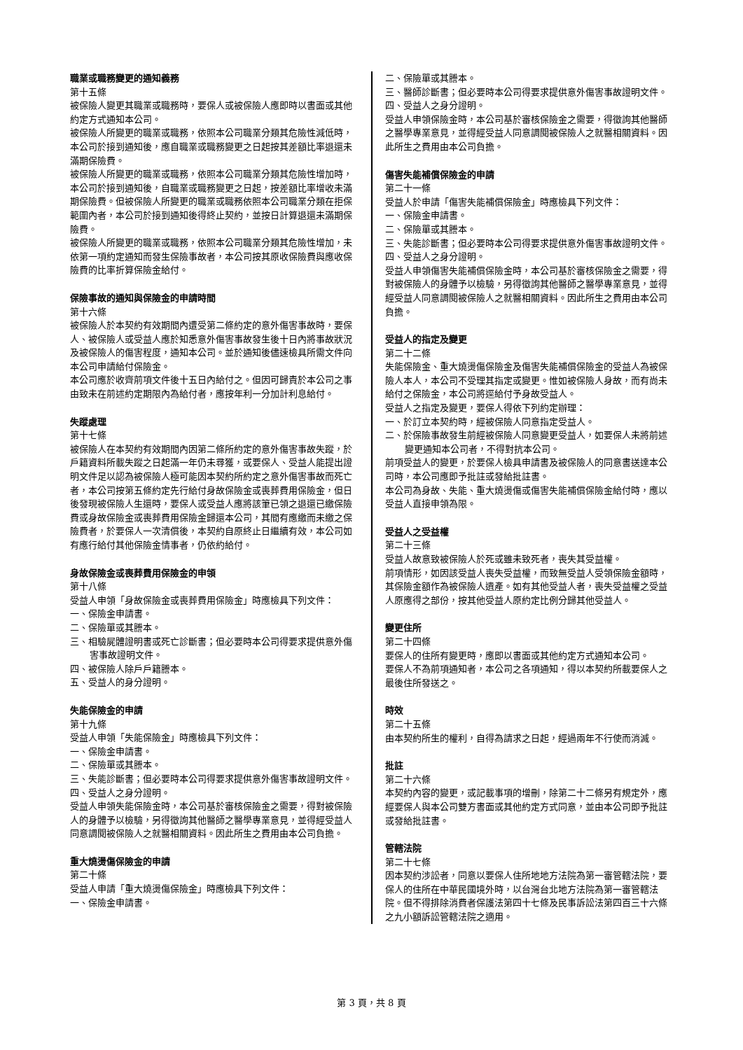職業或職務變更的通知義務
第十五條
被保險人變更其職業或職務時，要保人或被保險人應即時以書面或其他約定方式通知本公司。
被保險人所變更的職業或職務，依照本公司職業分類其危險性減低時，本公司於接到通知後，應自職業或職務變更之日起按其差額比率退還未滿期保險費。
被保險人所變更的職業或職務，依照本公司職業分類其危險性增加時，本公司於接到通知後，自職業或職務變更之日起，按差額比率增收未滿期保險費。但被保險人所變更的職業或職務依照本公司職業分類在拒保範圍內者，本公司於接到通知後得終止契約，並按日計算退還未滿期保險費。
被保險人所變更的職業或職務，依照本公司職業分類其危險性增加，未依第一項約定通知而發生保險事故者，本公司按其原收保險費與應收保險費的比率折算保險金給付。
保險事故的通知與保險金的申請時間
第十六條
被保險人於本契約有效期間內遭受第二條約定的意外傷害事故時，要保人、被保險人或受益人應於知悉意外傷害事故發生後十日內將事故狀況及被保險人的傷害程度，通知本公司。並於通知後儘速檢具所需文件向本公司申請給付保險金。
本公司應於收齊前項文件後十五日內給付之。但因可歸責於本公司之事由致未在前述約定期限內為給付者，應按年利一分加計利息給付。
失蹤處理
第十七條
被保險人在本契約有效期間內因第二條所約定的意外傷害事故失蹤，於戶籍資料所載失蹤之日起滿一年仍未尋獲，或要保人、受益人能提出證明文件足以認為被保險人極可能因本契約所約定之意外傷害事故而死亡者，本公司按第五條約定先行給付身故保險金或喪葬費用保險金，但日後發現被保險人生還時，要保人或受益人應將該筆已領之退還已繳保險費或身故保險金或喪葬費用保險金歸還本公司，其間有應繳而未繳之保險費者，於要保人一次清償後，本契約自原終止日繼續有效，本公司如有應行給付其他保險金情事者，仍依約給付。
身故保險金或喪葬費用保險金的申領
第十八條
受益人申領「身故保險金或喪葬費用保險金」時應檢具下列文件：
一、保險金申請書。
二、保險單或其謄本。
三、相驗屍體證明書或死亡診斷書；但必要時本公司得要求提供意外傷害事故證明文件。
四、被保險人除戶戶籍謄本。
五、受益人的身分證明。
失能保險金的申請
第十九條
受益人申領「失能保險金」時應檢具下列文件：
一、保險金申請書。
二、保險單或其謄本。
三、失能診斷書；但必要時本公司得要求提供意外傷害事故證明文件。
四、受益人之身分證明。
受益人申領失能保險金時，本公司基於審核保險金之需要，得對被保險人的身體予以檢驗，另得徵詢其他醫師之醫學專業意見，並得經受益人同意調閱被保險人之就醫相關資料。因此所生之費用由本公司負擔。
重大燒燙傷保險金的申請
第二十條
受益人申請「重大燒燙傷保險金」時應檢具下列文件：
一、保險金申請書。
二、保險單或其謄本。
三、醫師診斷書；但必要時本公司得要求提供意外傷害事故證明文件。
四、受益人之身分證明。
受益人申領保險金時，本公司基於審核保險金之需要，得徵詢其他醫師之醫學專業意見，並得經受益人同意調閱被保險人之就醫相關資料。因此所生之費用由本公司負擔。
傷害失能補償保險金的申請
第二十一條
受益人於申請「傷害失能補償保險金」時應檢具下列文件：
一、保險金申請書。
二、保險單或其謄本。
三、失能診斷書；但必要時本公司得要求提供意外傷害事故證明文件。
四、受益人之身分證明。
受益人申領傷害失能補償保險金時，本公司基於審核保險金之需要，得對被保險人的身體予以檢驗，另得徵詢其他醫師之醫學專業意見，並得經受益人同意調閱被保險人之就醫相關資料。因此所生之費用由本公司負擔。
受益人的指定及變更
第二十二條
失能保險金、重大燒燙傷保險金及傷害失能補償保險金的受益人為被保險人本人，本公司不受理其指定或變更。惟如被保險人身故，而有尚未給付之保險金，本公司將逕給付予身故受益人。
受益人之指定及變更，要保人得依下列約定辦理：
一、於訂立本契約時，經被保險人同意指定受益人。
二、於保險事故發生前經被保險人同意變更受益人，如要保人未將前述變更通知本公司者，不得對抗本公司。
前項受益人的變更，於要保人檢具申請書及被保險人的同意書送達本公司時，本公司應即予批註或發給批註書。
本公司為身故、失能、重大燒燙傷或傷害失能補償保險金給付時，應以受益人直接申領為限。
受益人之受益權
第二十三條
受益人故意致被保險人於死或雖未致死者，喪失其受益權。
前項情形，如因該受益人喪失受益權，而致無受益人受領保險金額時，其保險金額作為被保險人遺產。如有其他受益人者，喪失受益權之受益人原應得之部份，按其他受益人原約定比例分歸其他受益人。
變更住所
第二十四條
要保人的住所有變更時，應即以書面或其他約定方式通知本公司。
要保人不為前項通知者，本公司之各項通知，得以本契約所載要保人之最後住所發送之。
時效
第二十五條
由本契約所生的權利，自得為請求之日起，經過兩年不行使而消滅。
批註
第二十六條
本契約內容的變更，或記載事項的增刪，除第二十二條另有規定外，應經要保人與本公司雙方書面或其他約定方式同意，並由本公司即予批註或發給批註書。
管轄法院
第二十七條
因本契約涉訟者，同意以要保人住所地地方法院為第一審管轄法院，要保人的住所在中華民國境外時，以台灣台北地方法院為第一審管轄法院。但不得排除消費者保護法第四十七條及民事訴訟法第四百三十六條之九小額訴訟管轄法院之適用。
第 3 頁，共 8 頁